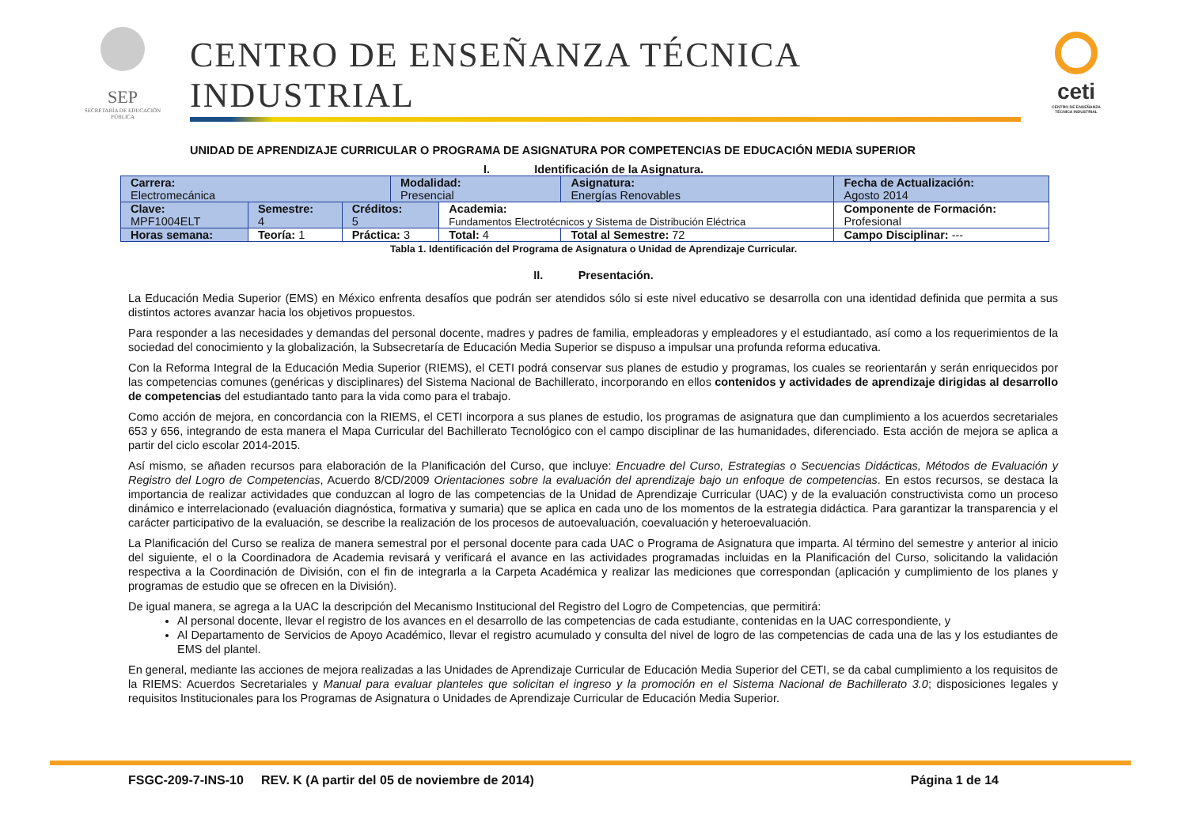SEP
SECRETARÍA DE EDUCACIÓN PÚBLICA
CENTRO DE ENSEÑANZA TÉCNICA INDUSTRIAL
UNIDAD DE APRENDIZAJE CURRICULAR O PROGRAMA DE ASIGNATURA POR COMPETENCIAS DE EDUCACIÓN MEDIA SUPERIOR
ceti
CENTRO DE ENSEÑANZA TÉCNICA INDUSTRIAL
I. Identificación de la Asignatura.
| Carrera: Electromecánica | | | Modalidad: Presencial | | Asignatura: Energías Renovables | Fecha de Actualización: Agosto 2014 |
| Clave: MPF1004ELT | Semestre: 4 | Créditos: 5 | | Academia: Fundamentos Electrotécnicos y Sistema de Distribución Eléctrica | | Componente de Formación: Profesional |
| Horas semana: | Teoría: 1 | Práctica: 3 | | Total: 4 | Total al Semestre: 72 | Campo Disciplinar: --- |
Tabla 1. Identificación del Programa de Asignatura o Unidad de Aprendizaje Curricular.
II. Presentación.
La Educación Media Superior (EMS) en México enfrenta desafíos que podrán ser atendidos sólo si este nivel educativo se desarrolla con una identidad definida que permita a sus distintos actores avanzar hacia los objetivos propuestos.
Para responder a las necesidades y demandas del personal docente, madres y padres de familia, empleadoras y empleadores y el estudiantado, así como a los requerimientos de la sociedad del conocimiento y la globalización, la Subsecretaría de Educación Media Superior se dispuso a impulsar una profunda reforma educativa.
Con la Reforma Integral de la Educación Media Superior (RIEMS), el CETI podrá conservar sus planes de estudio y programas, los cuales se reorientarán y serán enriquecidos por las competencias comunes (genéricas y disciplinares) del Sistema Nacional de Bachillerato, incorporando en ellos contenidos y actividades de aprendizaje dirigidas al desarrollo de competencias del estudiantado tanto para la vida como para el trabajo.
Como acción de mejora, en concordancia con la RIEMS, el CETI incorpora a sus planes de estudio, los programas de asignatura que dan cumplimiento a los acuerdos secretariales 653 y 656, integrando de esta manera el Mapa Curricular del Bachillerato Tecnológico con el campo disciplinar de las humanidades, diferenciado. Esta acción de mejora se aplica a partir del ciclo escolar 2014-2015.
Así mismo, se añaden recursos para elaboración de la Planificación del Curso, que incluye: Encuadre del Curso, Estrategias o Secuencias Didácticas, Métodos de Evaluación y Registro del Logro de Competencias, Acuerdo 8/CD/2009 Orientaciones sobre la evaluación del aprendizaje bajo un enfoque de competencias. En estos recursos, se destaca la importancia de realizar actividades que conduzcan al logro de las competencias de la Unidad de Aprendizaje Curricular (UAC) y de la evaluación constructivista como un proceso dinámico e interrelacionado (evaluación diagnóstica, formativa y sumaria) que se aplica en cada uno de los momentos de la estrategia didáctica. Para garantizar la transparencia y el carácter participativo de la evaluación, se describe la realización de los procesos de autoevaluación, coevaluación y heteroevaluación.
La Planificación del Curso se realiza de manera semestral por el personal docente para cada UAC o Programa de Asignatura que imparta. Al término del semestre y anterior al inicio del siguiente, el o la Coordinadora de Academia revisará y verificará el avance en las actividades programadas incluidas en la Planificación del Curso, solicitando la validación respectiva a la Coordinación de División, con el fin de integrarla a la Carpeta Académica y realizar las mediciones que correspondan (aplicación y cumplimiento de los planes y programas de estudio que se ofrecen en la División).
De igual manera, se agrega a la UAC la descripción del Mecanismo Institucional del Registro del Logro de Competencias, que permitirá:
Al personal docente, llevar el registro de los avances en el desarrollo de las competencias de cada estudiante, contenidas en la UAC correspondiente, y
Al Departamento de Servicios de Apoyo Académico, llevar el registro acumulado y consulta del nivel de logro de las competencias de cada una de las y los estudiantes de EMS del plantel.
En general, mediante las acciones de mejora realizadas a las Unidades de Aprendizaje Curricular de Educación Media Superior del CETI, se da cabal cumplimiento a los requisitos de la RIEMS: Acuerdos Secretariales y Manual para evaluar planteles que solicitan el ingreso y la promoción en el Sistema Nacional de Bachillerato 3.0; disposiciones legales y requisitos Institucionales para los Programas de Asignatura o Unidades de Aprendizaje Curricular de Educación Media Superior.
FSGC-209-7-INS-10 REV. K (A partir del 05 de noviembre de 2014) Página 1 de 14